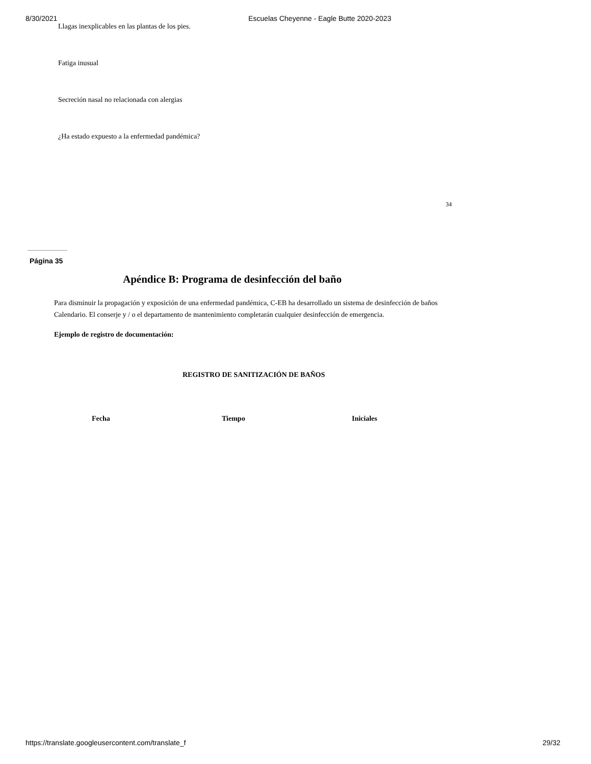8/30/2021 Escuelas Cheyenne - Eagle Butte 2020-2023
Llagas inexplicables en las plantas de los pies.
Fatiga inusual
Secreción nasal no relacionada con alergias
¿Ha estado expuesto a la enfermedad pandémica?
34
Página 35
Apéndice B: Programa de desinfección del baño
Para disminuir la propagación y exposición de una enfermedad pandémica, C-EB ha desarrollado un sistema de desinfección de baños
Calendario. El conserje y / o el departamento de mantenimiento completarán cualquier desinfección de emergencia.
Ejemplo de registro de documentación:
REGISTRO DE SANITIZACIÓN DE BAÑOS
| Fecha | Tiempo | Iniciales |
| --- | --- | --- |
https://translate.googleusercontent.com/translate_f 29/32